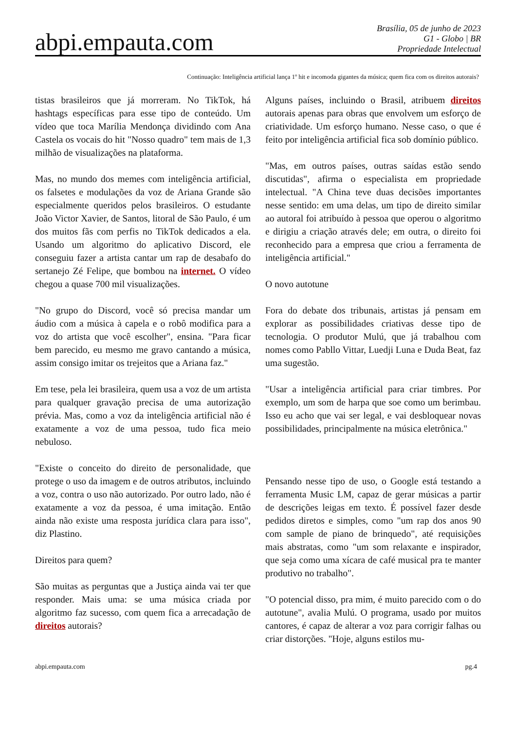abpi.empauta.com
Brasília, 05 de junho de 2023
G1 - Globo | BR
Propriedade Intelectual
Continuação: Inteligência artificial lança 1º hit e incomoda gigantes da música; quem fica com os direitos autorais?
tistas brasileiros que já morreram. No TikTok, há hashtags específicas para esse tipo de conteúdo. Um vídeo que toca Marília Mendonça dividindo com Ana Castela os vocais do hit "Nosso quadro" tem mais de 1,3 milhão de visualizações na plataforma.
Mas, no mundo dos memes com inteligência artificial, os falsetes e modulações da voz de Ariana Grande são especialmente queridos pelos brasileiros. O estudante João Victor Xavier, de Santos, litoral de São Paulo, é um dos muitos fãs com perfis no TikTok dedicados a ela. Usando um algoritmo do aplicativo Discord, ele conseguiu fazer a artista cantar um rap de desabafo do sertanejo Zé Felipe, que bombou na internet. O vídeo chegou a quase 700 mil visualizações.
"No grupo do Discord, você só precisa mandar um áudio com a música à capela e o robô modifica para a voz do artista que você escolher", ensina. "Para ficar bem parecido, eu mesmo me gravo cantando a música, assim consigo imitar os trejeitos que a Ariana faz."
Em tese, pela lei brasileira, quem usa a voz de um artista para qualquer gravação precisa de uma autorização prévia. Mas, como a voz da inteligência artificial não é exatamente a voz de uma pessoa, tudo fica meio nebuloso.
"Existe o conceito do direito de personalidade, que protege o uso da imagem e de outros atributos, incluindo a voz, contra o uso não autorizado. Por outro lado, não é exatamente a voz da pessoa, é uma imitação. Então ainda não existe uma resposta jurídica clara para isso", diz Plastino.
Direitos para quem?
São muitas as perguntas que a Justiça ainda vai ter que responder. Mais uma: se uma música criada por algoritmo faz sucesso, com quem fica a arrecadação de direitos autorais?
Alguns países, incluindo o Brasil, atribuem direitos autorais apenas para obras que envolvem um esforço de criatividade. Um esforço humano. Nesse caso, o que é feito por inteligência artificial fica sob domínio público.
"Mas, em outros países, outras saídas estão sendo discutidas", afirma o especialista em propriedade intelectual. "A China teve duas decisões importantes nesse sentido: em uma delas, um tipo de direito similar ao autoral foi atribuído à pessoa que operou o algoritmo e dirigiu a criação através dele; em outra, o direito foi reconhecido para a empresa que criou a ferramenta de inteligência artificial."
O novo autotune
Fora do debate dos tribunais, artistas já pensam em explorar as possibilidades criativas desse tipo de tecnologia. O produtor Mulú, que já trabalhou com nomes como Pabllo Vittar, Luedji Luna e Duda Beat, faz uma sugestão.
"Usar a inteligência artificial para criar timbres. Por exemplo, um som de harpa que soe como um berimbau. Isso eu acho que vai ser legal, e vai desbloquear novas possibilidades, principalmente na música eletrônica."
Pensando nesse tipo de uso, o Google está testando a ferramenta Music LM, capaz de gerar músicas a partir de descrições leigas em texto. É possível fazer desde pedidos diretos e simples, como "um rap dos anos 90 com sample de piano de brinquedo", até requisições mais abstratas, como "um som relaxante e inspirador, que seja como uma xícara de café musical pra te manter produtivo no trabalho".
"O potencial disso, pra mim, é muito parecido com o do autotune", avalia Mulú. O programa, usado por muitos cantores, é capaz de alterar a voz para corrigir falhas ou criar distorções. "Hoje, alguns estilos mu-
abpi.empauta.com pg.4